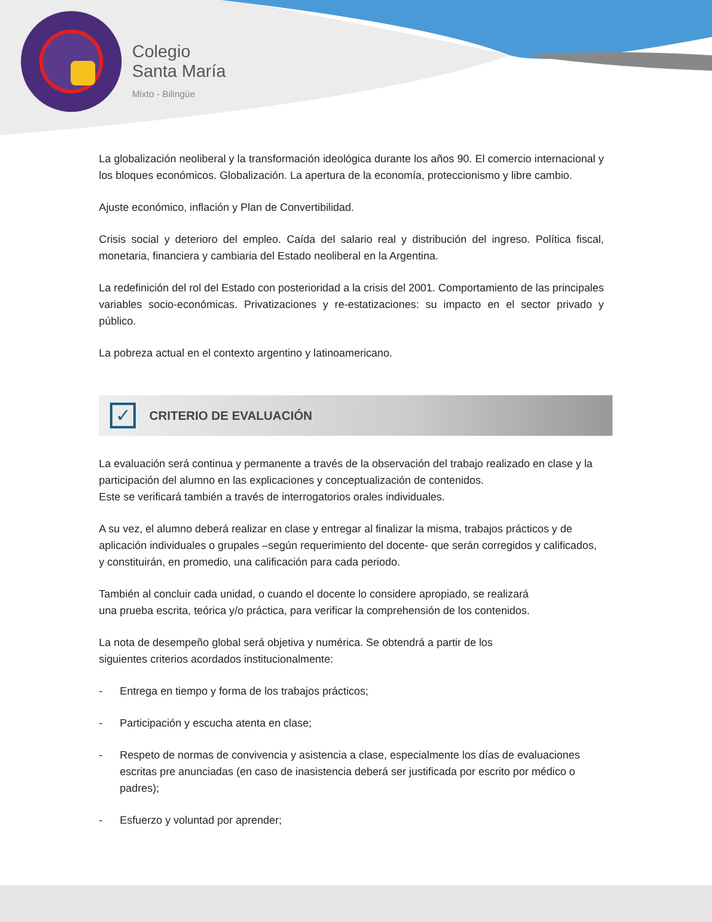Colegio
Santa María
Mixto - Bilingüe
La globalización neoliberal y la transformación ideológica durante los años 90. El comercio internacional y los bloques económicos. Globalización. La apertura de la economía, proteccionismo y libre cambio.
Ajuste económico, inflación y Plan de Convertibilidad.
Crisis social y deterioro del empleo. Caída del salario real y distribución del ingreso. Política fiscal, monetaria, financiera y cambiaria del Estado neoliberal en la Argentina.
La redefinición del rol del Estado con posterioridad a la crisis del 2001. Comportamiento de las principales variables socio-económicas. Privatizaciones y re-estatizaciones: su impacto en el sector privado y público.
La pobreza actual en el contexto argentino y latinoamericano.
✓
CRITERIO DE EVALUACIÓN
La evaluación será continua y permanente a través de la observación del trabajo realizado en clase y la participación del alumno en las explicaciones y conceptualización de contenidos.
Este se verificará también a través de interrogatorios orales individuales.
A su vez, el alumno deberá realizar en clase y entregar al finalizar la misma, trabajos prácticos y de aplicación individuales o grupales –según requerimiento del docente- que serán corregidos y calificados, y constituirán, en promedio, una calificación para cada periodo.
También al concluir cada unidad, o cuando el docente lo considere apropiado, se realizará
una prueba escrita, teórica y/o práctica, para verificar la comprehensión de los contenidos.
La nota de desempeño global será objetiva y numérica. Se obtendrá a partir de los
siguientes criterios acordados institucionalmente:
- Entrega en tiempo y forma de los trabajos prácticos;
- Participación y escucha atenta en clase;
- Respeto de normas de convivencia y asistencia a clase, especialmente los días de evaluaciones escritas pre anunciadas (en caso de inasistencia deberá ser justificada por escrito por médico o padres);
- Esfuerzo y voluntad por aprender;